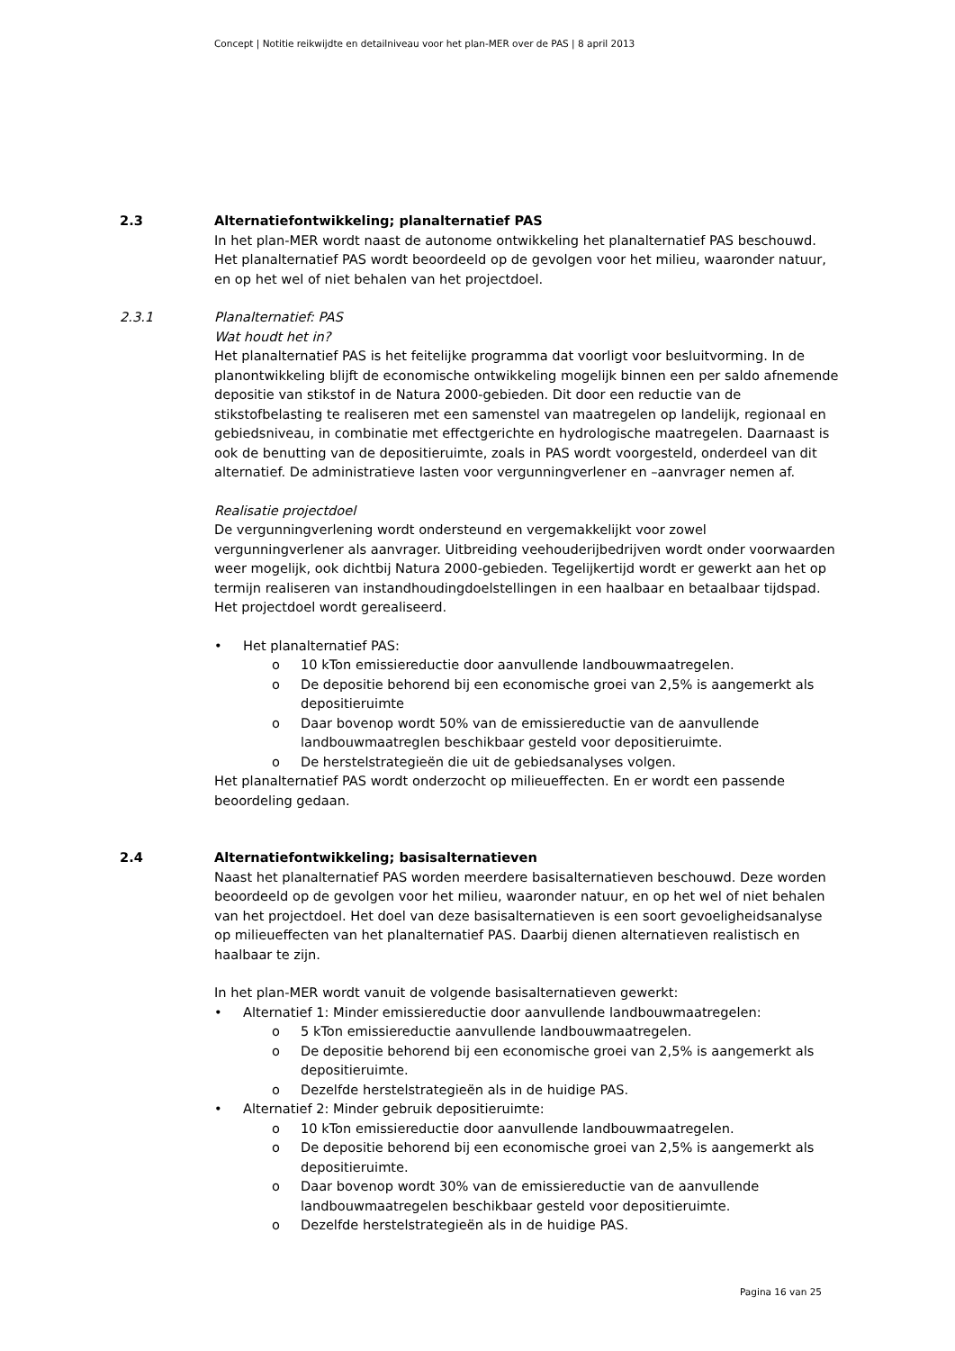Concept | Notitie reikwijdte en detailniveau voor het plan-MER over de PAS | 8 april 2013
2.3 Alternatiefontwikkeling; planalternatief PAS
In het plan-MER wordt naast de autonome ontwikkeling het planalternatief PAS beschouwd. Het planalternatief PAS wordt beoordeeld op de gevolgen voor het milieu, waaronder natuur, en op het wel of niet behalen van het projectdoel.
2.3.1 Planalternatief: PAS
Wat houdt het in?
Het planalternatief PAS is het feitelijke programma dat voorligt voor besluitvorming. In de planontwikkeling blijft de economische ontwikkeling mogelijk binnen een per saldo afnemende depositie van stikstof in de Natura 2000-gebieden. Dit door een reductie van de stikstofbelasting te realiseren met een samenstel van maatregelen op landelijk, regionaal en gebiedsniveau, in combinatie met effectgerichte en hydrologische maatregelen. Daarnaast is ook de benutting van de depositieruimte, zoals in PAS wordt voorgesteld, onderdeel van dit alternatief. De administratieve lasten voor vergunningverlener en –aanvrager nemen af.
Realisatie projectdoel
De vergunningverlening wordt ondersteund en vergemakkelijkt voor zowel vergunningverlener als aanvrager. Uitbreiding veehouderijbedrijven wordt onder voorwaarden weer mogelijk, ook dichtbij Natura 2000-gebieden. Tegelijkertijd wordt er gewerkt aan het op termijn realiseren van instandhoudingdoelstellingen in een haalbaar en betaalbaar tijdspad. Het projectdoel wordt gerealiseerd.
• Het planalternatief PAS:
o 10 kTon emissiereductie door aanvullende landbouwmaatregelen.
o De depositie behorend bij een economische groei van 2,5% is aangemerkt als depositieruimte
o Daar bovenop wordt 50% van de emissiereductie van de aanvullende landbouwmaatreglen beschikbaar gesteld voor depositieruimte.
o De herstelstrategieën die uit de gebiedsanalyses volgen.
Het planalternatief PAS wordt onderzocht op milieueffecten. En er wordt een passende beoordeling gedaan.
2.4 Alternatiefontwikkeling; basisalternatieven
Naast het planalternatief PAS worden meerdere basisalternatieven beschouwd. Deze worden beoordeeld op de gevolgen voor het milieu, waaronder natuur, en op het wel of niet behalen van het projectdoel. Het doel van deze basisalternatieven is een soort gevoeligheidsanalyse op milieueffecten van het planalternatief PAS. Daarbij dienen alternatieven realistisch en haalbaar te zijn.
In het plan-MER wordt vanuit de volgende basisalternatieven gewerkt:
• Alternatief 1: Minder emissiereductie door aanvullende landbouwmaatregelen:
o 5 kTon emissiereductie aanvullende landbouwmaatregelen.
o De depositie behorend bij een economische groei van 2,5% is aangemerkt als depositieruimte.
o Dezelfde herstelstrategieën als in de huidige PAS.
• Alternatief 2: Minder gebruik depositieruimte:
o 10 kTon emissiereductie door aanvullende landbouwmaatregelen.
o De depositie behorend bij een economische groei van 2,5% is aangemerkt als depositieruimte.
o Daar bovenop wordt 30% van de emissiereductie van de aanvullende landbouwmaatregelen beschikbaar gesteld voor depositieruimte.
o Dezelfde herstelstrategieën als in de huidige PAS.
Pagina 16 van 25